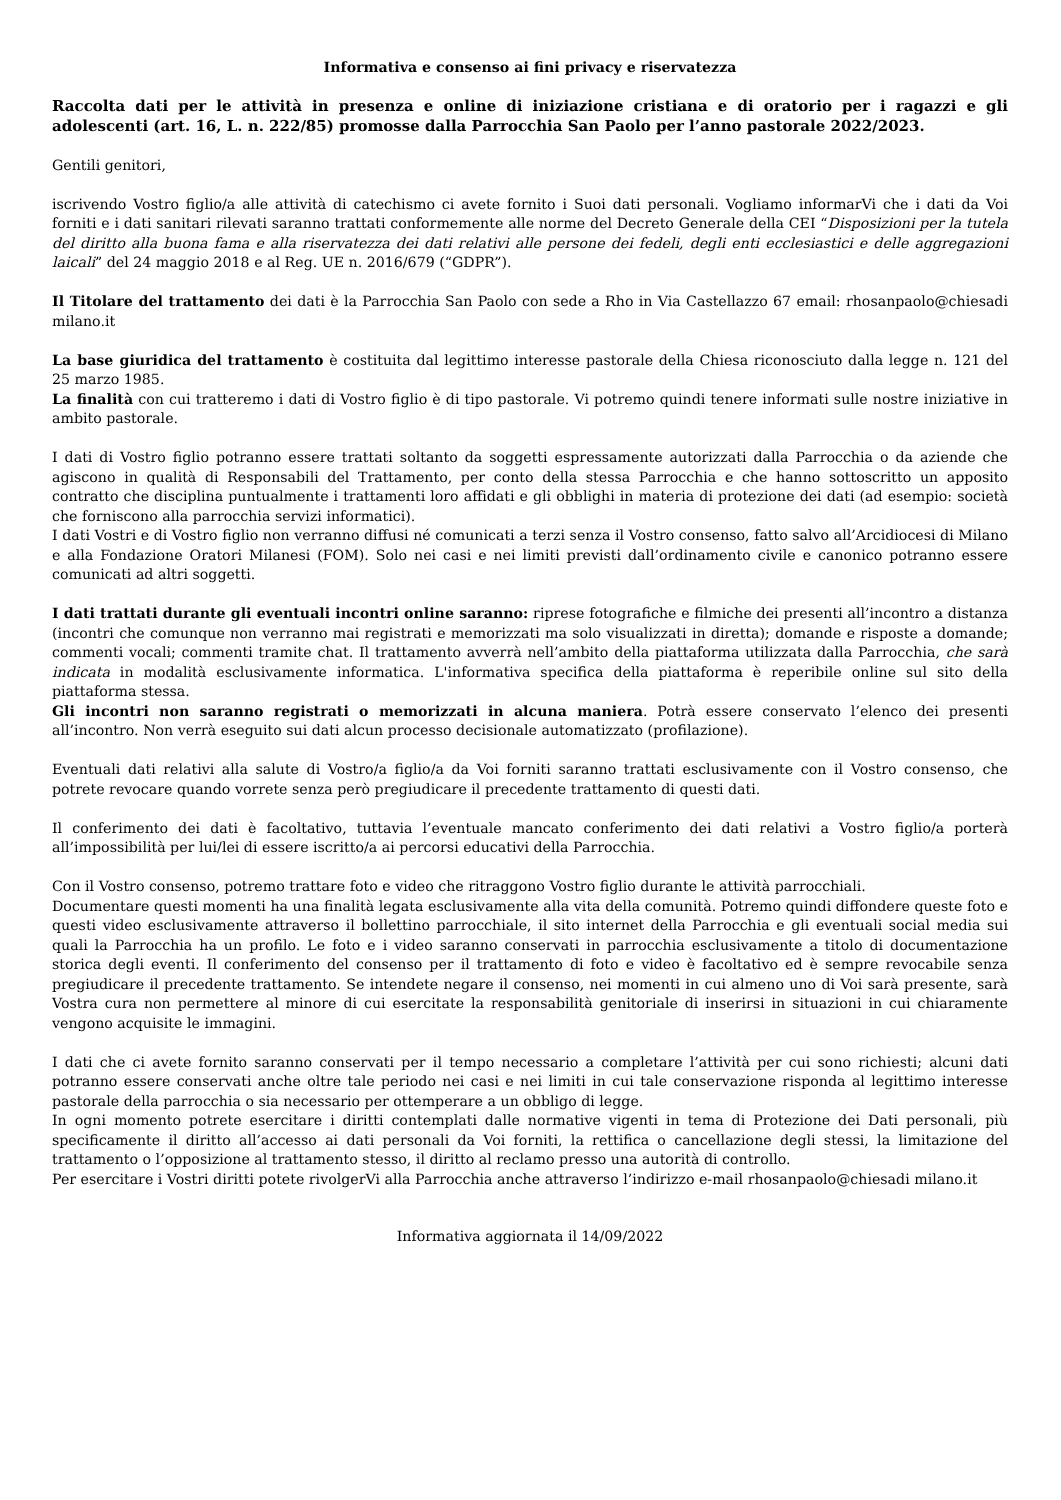Informativa e consenso ai fini privacy e riservatezza
Raccolta dati per le attività in presenza e online di iniziazione cristiana e di oratorio per i ragazzi e gli adolescenti (art. 16, L. n. 222/85) promosse dalla Parrocchia San Paolo per l’anno pastorale 2022/2023.
Gentili genitori,
iscrivendo Vostro figlio/a alle attività di catechismo ci avete fornito i Suoi dati personali. Vogliamo informarVi che i dati da Voi forniti e i dati sanitari rilevati saranno trattati conformemente alle norme del Decreto Generale della CEI “Disposizioni per la tutela del diritto alla buona fama e alla riservatezza dei dati relativi alle persone dei fedeli, degli enti ecclesiastici e delle aggregazioni laicali” del 24 maggio 2018 e al Reg. UE n. 2016/679 (“GDPR”).
Il Titolare del trattamento dei dati è la Parrocchia San Paolo con sede a Rho in Via Castellazzo 67 email: rhosanpaolo@chiesadi milano.it
La base giuridica del trattamento è costituita dal legittimo interesse pastorale della Chiesa riconosciuto dalla legge n. 121 del 25 marzo 1985.
La finalità con cui tratteremo i dati di Vostro figlio è di tipo pastorale. Vi potremo quindi tenere informati sulle nostre iniziative in ambito pastorale.
I dati di Vostro figlio potranno essere trattati soltanto da soggetti espressamente autorizzati dalla Parrocchia o da aziende che agiscono in qualità di Responsabili del Trattamento, per conto della stessa Parrocchia e che hanno sottoscritto un apposito contratto che disciplina puntualmente i trattamenti loro affidati e gli obblighi in materia di protezione dei dati (ad esempio: società che forniscono alla parrocchia servizi informatici).
I dati Vostri e di Vostro figlio non verranno diffusi né comunicati a terzi senza il Vostro consenso, fatto salvo all’Arcidiocesi di Milano e alla Fondazione Oratori Milanesi (FOM). Solo nei casi e nei limiti previsti dall’ordinamento civile e canonico potranno essere comunicati ad altri soggetti.
I dati trattati durante gli eventuali incontri online saranno: riprese fotografiche e filmiche dei presenti all’incontro a distanza (incontri che comunque non verranno mai registrati e memorizzati ma solo visualizzati in diretta); domande e risposte a domande; commenti vocali; commenti tramite chat. Il trattamento avverrà nell’ambito della piattaforma utilizzata dalla Parrocchia, che sarà indicata in modalità esclusivamente informatica. L'informativa specifica della piattaforma è reperibile online sul sito della piattaforma stessa.
Gli incontri non saranno registrati o memorizzati in alcuna maniera. Potrà essere conservato l’elenco dei presenti all’incontro. Non verrà eseguito sui dati alcun processo decisionale automatizzato (profilazione).
Eventuali dati relativi alla salute di Vostro/a figlio/a da Voi forniti saranno trattati esclusivamente con il Vostro consenso, che potrete revocare quando vorrete senza però pregiudicare il precedente trattamento di questi dati.
Il conferimento dei dati è facoltativo, tuttavia l’eventuale mancato conferimento dei dati relativi a Vostro figlio/a porterà all’impossibilità per lui/lei di essere iscritto/a ai percorsi educativi della Parrocchia.
Con il Vostro consenso, potremo trattare foto e video che ritraggono Vostro figlio durante le attività parrocchiali.
Documentare questi momenti ha una finalità legata esclusivamente alla vita della comunità. Potremo quindi diffondere queste foto e questi video esclusivamente attraverso il bollettino parrocchiale, il sito internet della Parrocchia e gli eventuali social media sui quali la Parrocchia ha un profilo. Le foto e i video saranno conservati in parrocchia esclusivamente a titolo di documentazione storica degli eventi. Il conferimento del consenso per il trattamento di foto e video è facoltativo ed è sempre revocabile senza pregiudicare il precedente trattamento. Se intendete negare il consenso, nei momenti in cui almeno uno di Voi sarà presente, sarà Vostra cura non permettere al minore di cui esercitate la responsabilità genitoriale di inserirsi in situazioni in cui chiaramente vengono acquisite le immagini.
I dati che ci avete fornito saranno conservati per il tempo necessario a completare l’attività per cui sono richiesti; alcuni dati potranno essere conservati anche oltre tale periodo nei casi e nei limiti in cui tale conservazione risponda al legittimo interesse pastorale della parrocchia o sia necessario per ottemperare a un obbligo di legge.
In ogni momento potrete esercitare i diritti contemplati dalle normative vigenti in tema di Protezione dei Dati personali, più specificamente il diritto all’accesso ai dati personali da Voi forniti, la rettifica o cancellazione degli stessi, la limitazione del trattamento o l’opposizione al trattamento stesso, il diritto al reclamo presso una autorità di controllo.
Per esercitare i Vostri diritti potete rivolgerVi alla Parrocchia anche attraverso l’indirizzo e-mail rhosanpaolo@chiesadi milano.it
Informativa aggiornata il 14/09/2022